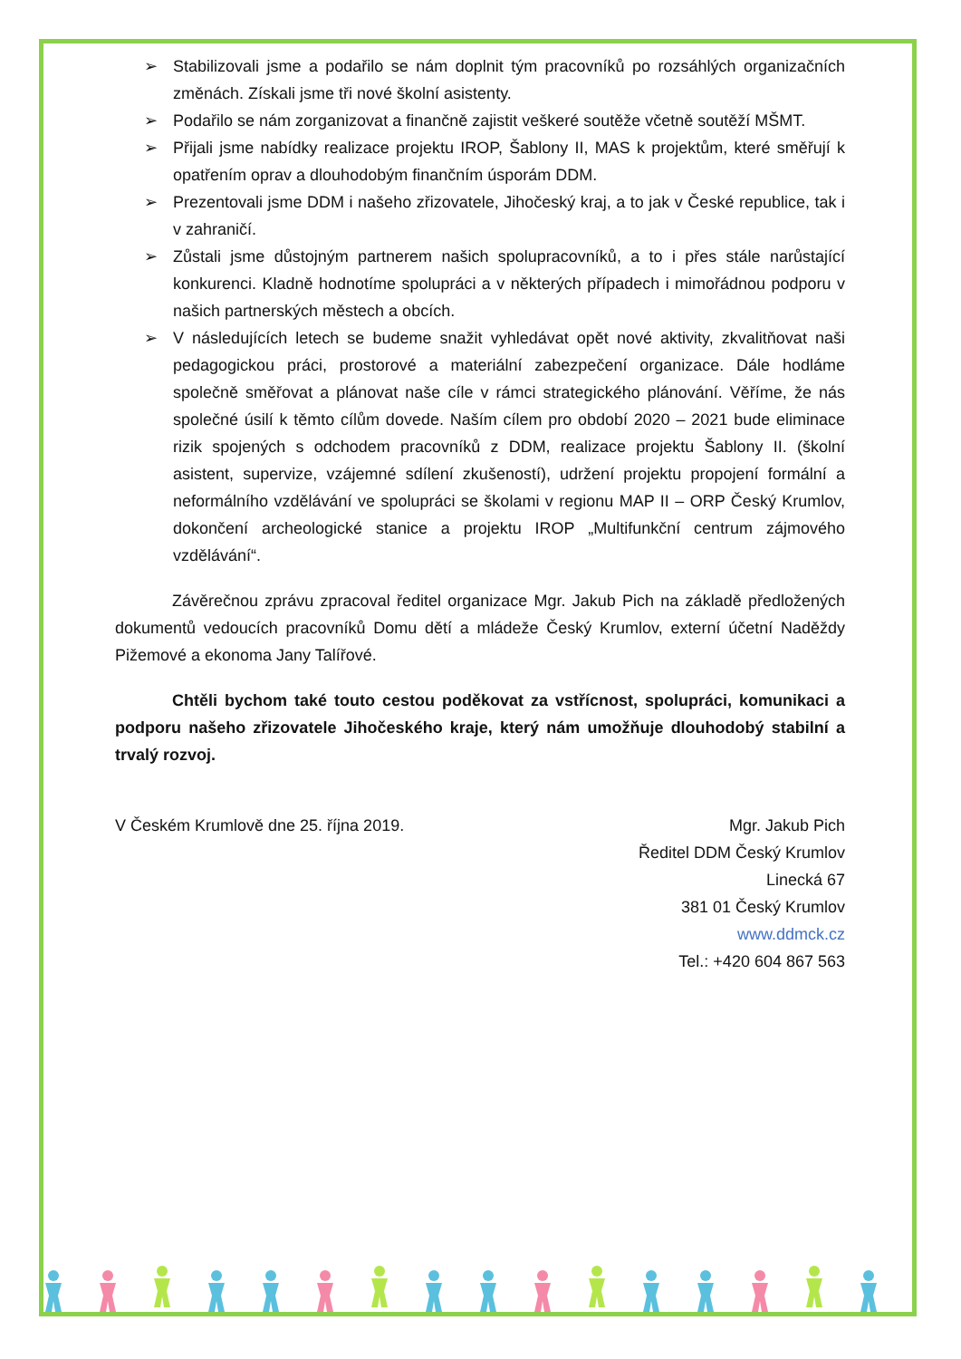➢ Stabilizovali jsme a podařilo se nám doplnit tým pracovníků po rozsáhlých organizačních změnách. Získali jsme tři nové školní asistenty.
➢ Podařilo se nám zorganizovat a finančně zajistit veškeré soutěže včetně soutěží MŠMT.
➢ Přijali jsme nabídky realizace projektu IROP, Šablony II, MAS k projektům, které směřují k opatřením oprav a dlouhodobým finančním úsporám DDM.
➢ Prezentovali jsme DDM i našeho zřizovatele, Jihočeský kraj, a to jak v České republice, tak i v zahraničí.
➢ Zůstali jsme důstojným partnerem našich spolupracovníků, a to i přes stále narůstající konkurenci. Kladně hodnotíme spolupráci a v některých případech i mimořádnou podporu v našich partnerských městech a obcích.
➢ V následujících letech se budeme snažit vyhledávat opět nové aktivity, zkvalitňovat naši pedagogickou práci, prostorové a materiální zabezpečení organizace. Dále hodláme společně směřovat a plánovat naše cíle v rámci strategického plánování. Věříme, že nás společné úsilí k těmto cílům dovede. Naším cílem pro období 2020 – 2021 bude eliminace rizik spojených s odchodem pracovníků z DDM, realizace projektu Šablony II. (školní asistent, supervize, vzájemné sdílení zkušeností), udržení projektu propojení formální a neformálního vzdělávání ve spolupráci se školami v regionu MAP II – ORP Český Krumlov, dokončení archeologické stanice a projektu IROP „Multifunkční centrum zájmového vzdělávání“.
Závěrečnou zprávu zpracoval ředitel organizace Mgr. Jakub Pich na základě předložených dokumentů vedoucích pracovníků Domu dětí a mládeže Český Krumlov, externí účetní Naděždy Pižemové a ekonoma Jany Talířové.
Chtěli bychom také touto cestou poděkovat za vstřícnost, spolupráci, komunikaci a podporu našeho zřizovatele Jihočeského kraje, který nám umožňuje dlouhodobý stabilní a trvalý rozvoj.
V Českém Krumlově dne 25. října 2019.
Mgr. Jakub Pich
Ředitel DDM Český Krumlov
Linecká 67
381 01 Český Krumlov
www.ddmck.cz
Tel.: +420 604 867 563